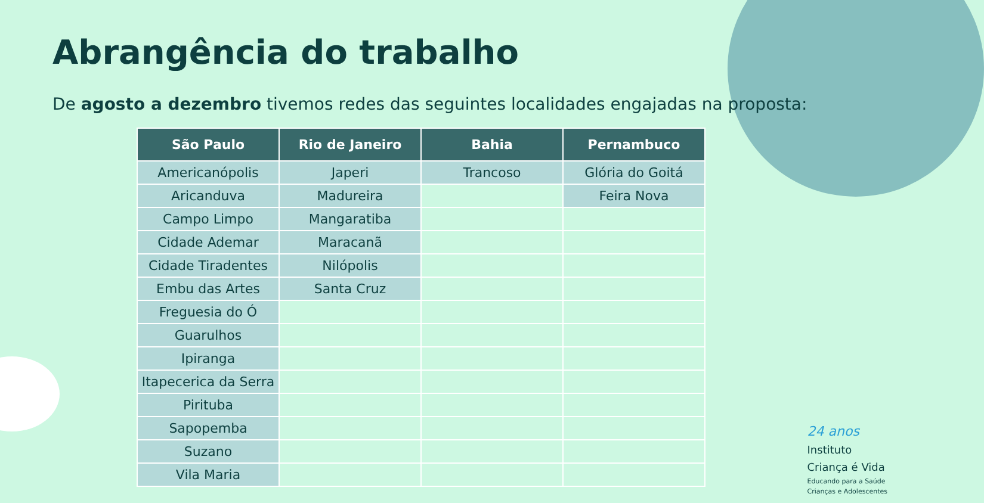Abrangência do trabalho
De agosto a dezembro tivemos redes das seguintes localidades engajadas na proposta:
| São Paulo | Rio de Janeiro | Bahia | Pernambuco |
| --- | --- | --- | --- |
| Americanópolis | Japeri | Trancoso | Glória do Goitá |
| Aricanduva | Madureira | | Feira Nova |
| Campo Limpo | Mangaratiba | | |
| Cidade Ademar | Maracanã | | |
| Cidade Tiradentes | Nilópolis | | |
| Embu das Artes | Santa Cruz | | |
| Freguesia do Ó | | | |
| Guarulhos | | | |
| Ipiranga | | | |
| Itapecerica da Serra | | | |
| Pirituba | | | |
| Sapopemba | | | |
| Suzano | | | |
| Vila Maria | | | |
24 anos
Instituto
Criança é Vida
Educando para a Saúde
Crianças e Adolescentes